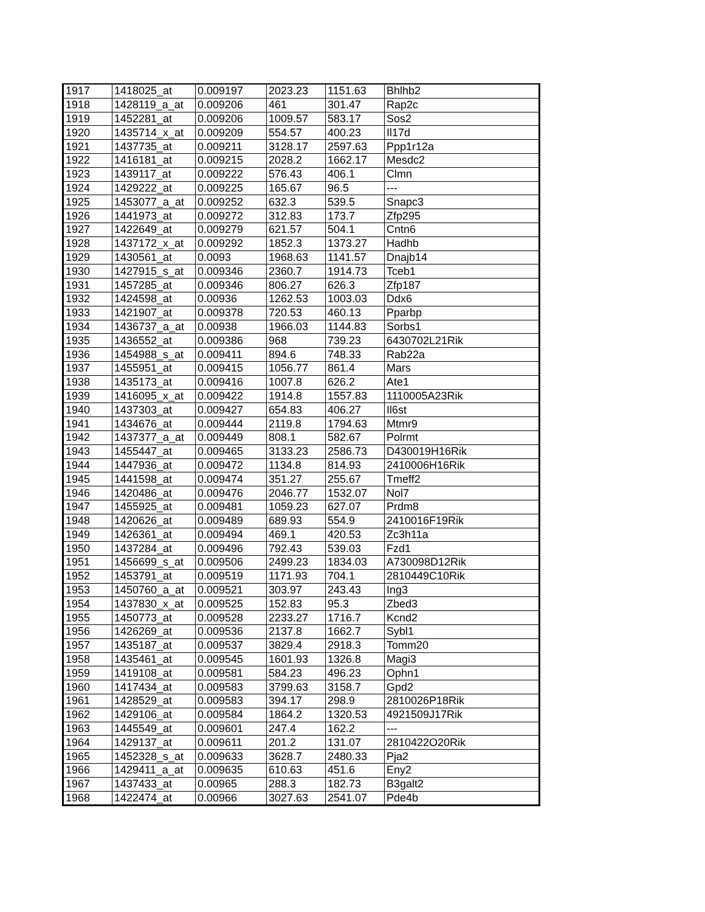| 1917 | 1418025_at | 0.009197 | 2023.23 | 1151.63 | Bhlhb2 |
| 1918 | 1428119_a_at | 0.009206 | 461 | 301.47 | Rap2c |
| 1919 | 1452281_at | 0.009206 | 1009.57 | 583.17 | Sos2 |
| 1920 | 1435714_x_at | 0.009209 | 554.57 | 400.23 | Il17d |
| 1921 | 1437735_at | 0.009211 | 3128.17 | 2597.63 | Ppp1r12a |
| 1922 | 1416181_at | 0.009215 | 2028.2 | 1662.17 | Mesdc2 |
| 1923 | 1439117_at | 0.009222 | 576.43 | 406.1 | Clmn |
| 1924 | 1429222_at | 0.009225 | 165.67 | 96.5 | --- |
| 1925 | 1453077_a_at | 0.009252 | 632.3 | 539.5 | Snapc3 |
| 1926 | 1441973_at | 0.009272 | 312.83 | 173.7 | Zfp295 |
| 1927 | 1422649_at | 0.009279 | 621.57 | 504.1 | Cntn6 |
| 1928 | 1437172_x_at | 0.009292 | 1852.3 | 1373.27 | Hadhb |
| 1929 | 1430561_at | 0.0093 | 1968.63 | 1141.57 | Dnajb14 |
| 1930 | 1427915_s_at | 0.009346 | 2360.7 | 1914.73 | Tceb1 |
| 1931 | 1457285_at | 0.009346 | 806.27 | 626.3 | Zfp187 |
| 1932 | 1424598_at | 0.00936 | 1262.53 | 1003.03 | Ddx6 |
| 1933 | 1421907_at | 0.009378 | 720.53 | 460.13 | Pparbp |
| 1934 | 1436737_a_at | 0.00938 | 1966.03 | 1144.83 | Sorbs1 |
| 1935 | 1436552_at | 0.009386 | 968 | 739.23 | 6430702L21Rik |
| 1936 | 1454988_s_at | 0.009411 | 894.6 | 748.33 | Rab22a |
| 1937 | 1455951_at | 0.009415 | 1056.77 | 861.4 | Mars |
| 1938 | 1435173_at | 0.009416 | 1007.8 | 626.2 | Ate1 |
| 1939 | 1416095_x_at | 0.009422 | 1914.8 | 1557.83 | 1110005A23Rik |
| 1940 | 1437303_at | 0.009427 | 654.83 | 406.27 | Il6st |
| 1941 | 1434676_at | 0.009444 | 2119.8 | 1794.63 | Mtmr9 |
| 1942 | 1437377_a_at | 0.009449 | 808.1 | 582.67 | Polrmt |
| 1943 | 1455447_at | 0.009465 | 3133.23 | 2586.73 | D430019H16Rik |
| 1944 | 1447936_at | 0.009472 | 1134.8 | 814.93 | 2410006H16Rik |
| 1945 | 1441598_at | 0.009474 | 351.27 | 255.67 | Tmeff2 |
| 1946 | 1420486_at | 0.009476 | 2046.77 | 1532.07 | Nol7 |
| 1947 | 1455925_at | 0.009481 | 1059.23 | 627.07 | Prdm8 |
| 1948 | 1420626_at | 0.009489 | 689.93 | 554.9 | 2410016F19Rik |
| 1949 | 1426361_at | 0.009494 | 469.1 | 420.53 | Zc3h11a |
| 1950 | 1437284_at | 0.009496 | 792.43 | 539.03 | Fzd1 |
| 1951 | 1456699_s_at | 0.009506 | 2499.23 | 1834.03 | A730098D12Rik |
| 1952 | 1453791_at | 0.009519 | 1171.93 | 704.1 | 2810449C10Rik |
| 1953 | 1450760_a_at | 0.009521 | 303.97 | 243.43 | Ing3 |
| 1954 | 1437830_x_at | 0.009525 | 152.83 | 95.3 | Zbed3 |
| 1955 | 1450773_at | 0.009528 | 2233.27 | 1716.7 | Kcnd2 |
| 1956 | 1426269_at | 0.009536 | 2137.8 | 1662.7 | Sybl1 |
| 1957 | 1435187_at | 0.009537 | 3829.4 | 2918.3 | Tomm20 |
| 1958 | 1435461_at | 0.009545 | 1601.93 | 1326.8 | Magi3 |
| 1959 | 1419108_at | 0.009581 | 584.23 | 496.23 | Ophn1 |
| 1960 | 1417434_at | 0.009583 | 3799.63 | 3158.7 | Gpd2 |
| 1961 | 1428529_at | 0.009583 | 394.17 | 298.9 | 2810026P18Rik |
| 1962 | 1429106_at | 0.009584 | 1864.2 | 1320.53 | 4921509J17Rik |
| 1963 | 1445549_at | 0.009601 | 247.4 | 162.2 | --- |
| 1964 | 1429137_at | 0.009611 | 201.2 | 131.07 | 2810422O20Rik |
| 1965 | 1452328_s_at | 0.009633 | 3628.7 | 2480.33 | Pja2 |
| 1966 | 1429411_a_at | 0.009635 | 610.63 | 451.6 | Eny2 |
| 1967 | 1437433_at | 0.00965 | 288.3 | 182.73 | B3galt2 |
| 1968 | 1422474_at | 0.00966 | 3027.63 | 2541.07 | Pde4b |